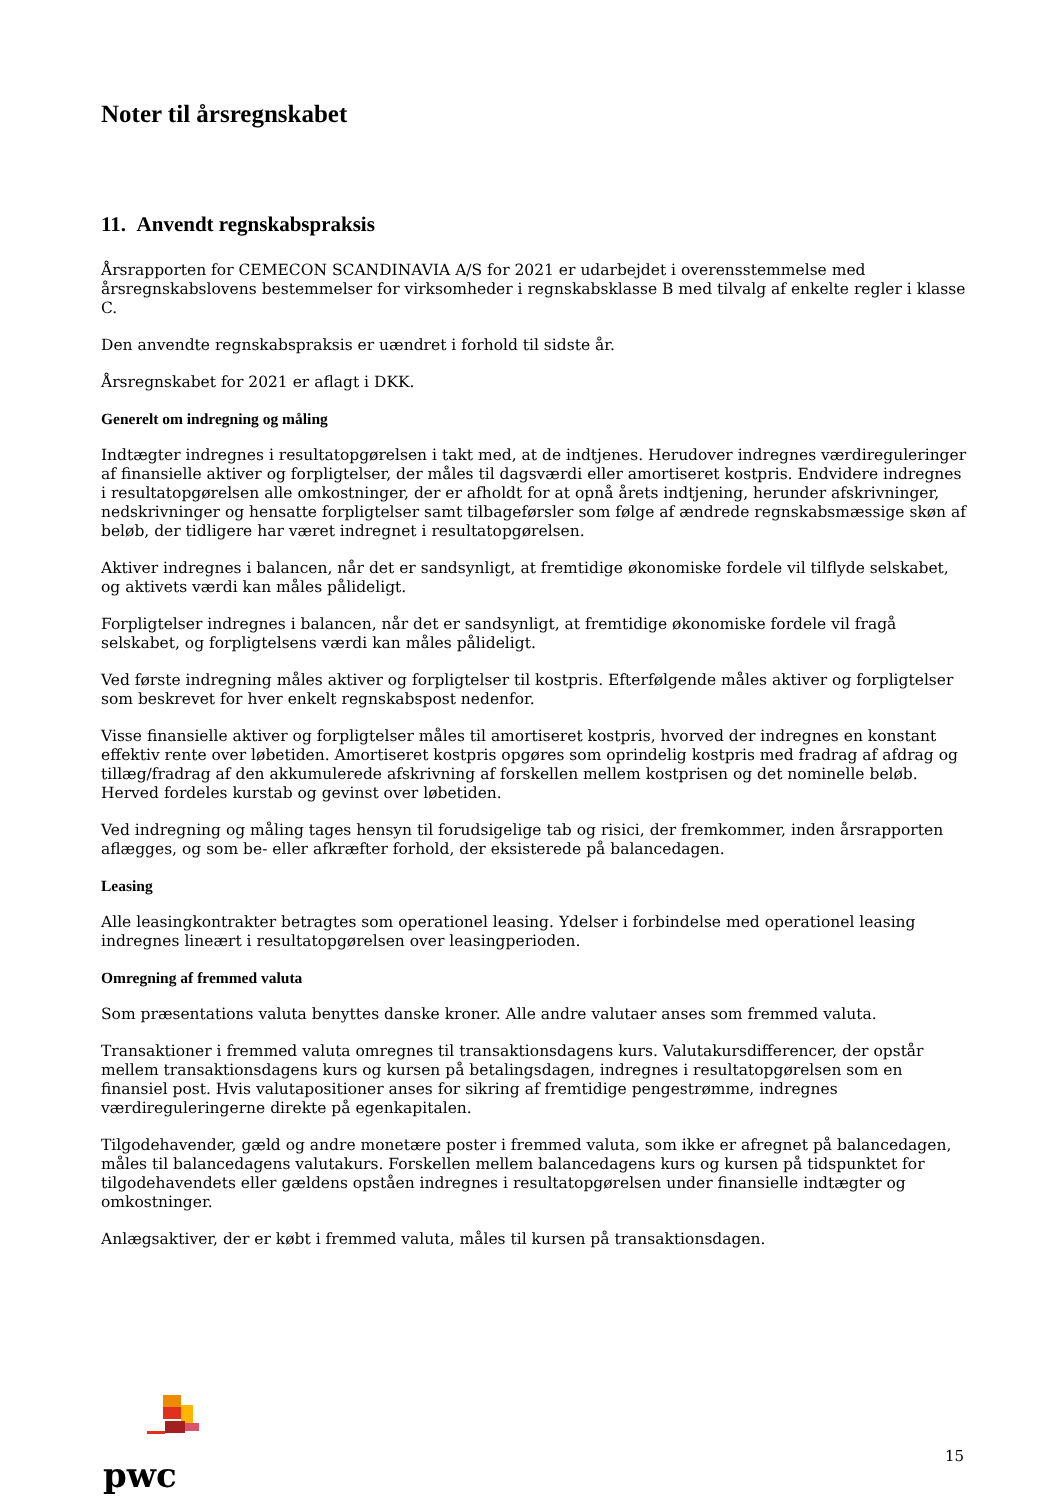Noter til årsregnskabet
11. Anvendt regnskabspraksis
Årsrapporten for CEMECON SCANDINAVIA A/S for 2021 er udarbejdet i overensstemmelse med årsregnskabslovens bestemmelser for virksomheder i regnskabsklasse B med tilvalg af enkelte regler i klasse C.
Den anvendte regnskabspraksis er uændret i forhold til sidste år.
Årsregnskabet for 2021 er aflagt i DKK.
Generelt om indregning og måling
Indtægter indregnes i resultatopgørelsen i takt med, at de indtjenes. Herudover indregnes værdireguleringer af finansielle aktiver og forpligtelser, der måles til dagsværdi eller amortiseret kostpris. Endvidere indregnes i resultatopgørelsen alle omkostninger, der er afholdt for at opnå årets indtjening, herunder afskrivninger, nedskrivninger og hensatte forpligtelser samt tilbageførsler som følge af ændrede regnskabsmæssige skøn af beløb, der tidligere har været indregnet i resultatopgørelsen.
Aktiver indregnes i balancen, når det er sandsynligt, at fremtidige økonomiske fordele vil tilflyde selskabet, og aktivets værdi kan måles pålideligt.
Forpligtelser indregnes i balancen, når det er sandsynligt, at fremtidige økonomiske fordele vil fragå selskabet, og forpligtelsens værdi kan måles pålideligt.
Ved første indregning måles aktiver og forpligtelser til kostpris. Efterfølgende måles aktiver og forpligtelser som beskrevet for hver enkelt regnskabspost nedenfor.
Visse finansielle aktiver og forpligtelser måles til amortiseret kostpris, hvorved der indregnes en konstant effektiv rente over løbetiden. Amortiseret kostpris opgøres som oprindelig kostpris med fradrag af afdrag og tillæg/fradrag af den akkumulerede afskrivning af forskellen mellem kostprisen og det nominelle beløb. Herved fordeles kurstab og gevinst over løbetiden.
Ved indregning og måling tages hensyn til forudsigelige tab og risici, der fremkommer, inden årsrapporten aflægges, og som be- eller afkræfter forhold, der eksisterede på balancedagen.
Leasing
Alle leasingkontrakter betragtes som operationel leasing. Ydelser i forbindelse med operationel leasing indregnes lineært i resultatopgørelsen over leasingperioden.
Omregning af fremmed valuta
Som præsentations valuta benyttes danske kroner. Alle andre valutaer anses som fremmed valuta.
Transaktioner i fremmed valuta omregnes til transaktionsdagens kurs. Valutakursdifferencer, der opstår mellem transaktionsdagens kurs og kursen på betalingsdagen, indregnes i resultatopgørelsen som en finansiel post. Hvis valutapositioner anses for sikring af fremtidige pengestrømme, indregnes værdireguleringerne direkte på egenkapitalen.
Tilgodehavender, gæld og andre monetære poster i fremmed valuta, som ikke er afregnet på balancedagen, måles til balancedagens valutakurs. Forskellen mellem balancedagens kurs og kursen på tidspunktet for tilgodehavendets eller gældens opståen indregnes i resultatopgørelsen under finansielle indtægter og omkostninger.
Anlægsaktiver, der er købt i fremmed valuta, måles til kursen på transaktionsdagen.
pwc
15